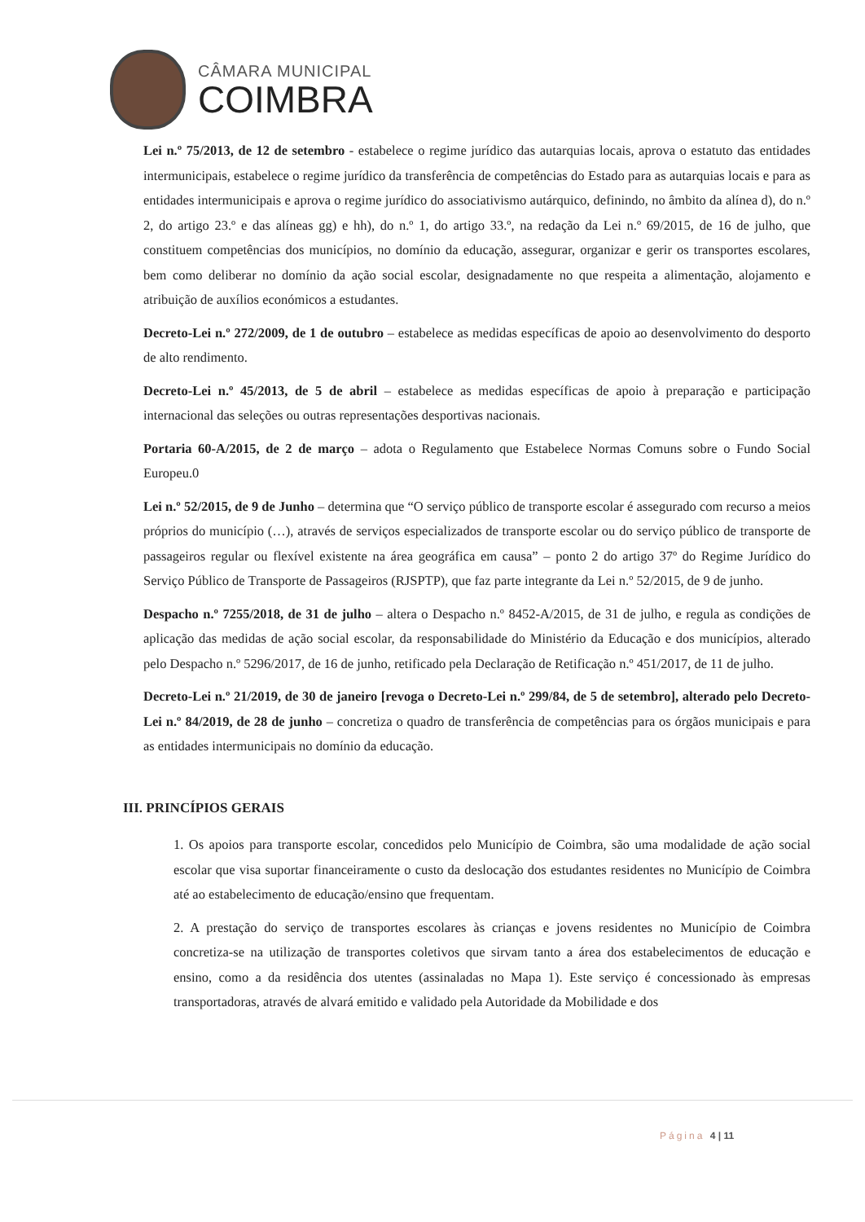CÂMARA MUNICIPAL
COIMBRA
Lei n.º 75/2013, de 12 de setembro - estabelece o regime jurídico das autarquias locais, aprova o estatuto das entidades intermunicipais, estabelece o regime jurídico da transferência de competências do Estado para as autarquias locais e para as entidades intermunicipais e aprova o regime jurídico do associativismo autárquico, definindo, no âmbito da alínea d), do n.º 2, do artigo 23.º e das alíneas gg) e hh), do n.º 1, do artigo 33.º, na redação da Lei n.º 69/2015, de 16 de julho, que constituem competências dos municípios, no domínio da educação, assegurar, organizar e gerir os transportes escolares, bem como deliberar no domínio da ação social escolar, designadamente no que respeita a alimentação, alojamento e atribuição de auxílios económicos a estudantes.
Decreto-Lei n.º 272/2009, de 1 de outubro – estabelece as medidas específicas de apoio ao desenvolvimento do desporto de alto rendimento.
Decreto-Lei n.º 45/2013, de 5 de abril – estabelece as medidas específicas de apoio à preparação e participação internacional das seleções ou outras representações desportivas nacionais.
Portaria 60-A/2015, de 2 de março – adota o Regulamento que Estabelece Normas Comuns sobre o Fundo Social Europeu.0
Lei n.º 52/2015, de 9 de Junho – determina que “O serviço público de transporte escolar é assegurado com recurso a meios próprios do município (…), através de serviços especializados de transporte escolar ou do serviço público de transporte de passageiros regular ou flexível existente na área geográfica em causa” – ponto 2 do artigo 37º do Regime Jurídico do Serviço Público de Transporte de Passageiros (RJSPTP), que faz parte integrante da Lei n.º 52/2015, de 9 de junho.
Despacho n.º 7255/2018, de 31 de julho – altera o Despacho n.º 8452-A/2015, de 31 de julho, e regula as condições de aplicação das medidas de ação social escolar, da responsabilidade do Ministério da Educação e dos municípios, alterado pelo Despacho n.º 5296/2017, de 16 de junho, retificado pela Declaração de Retificação n.º 451/2017, de 11 de julho.
Decreto-Lei n.º 21/2019, de 30 de janeiro [revoga o Decreto-Lei n.º 299/84, de 5 de setembro], alterado pelo Decreto-Lei n.º 84/2019, de 28 de junho – concretiza o quadro de transferência de competências para os órgãos municipais e para as entidades intermunicipais no domínio da educação.
III. PRINCÍPIOS GERAIS
1. Os apoios para transporte escolar, concedidos pelo Município de Coimbra, são uma modalidade de ação social escolar que visa suportar financeiramente o custo da deslocação dos estudantes residentes no Município de Coimbra até ao estabelecimento de educação/ensino que frequentam.
2. A prestação do serviço de transportes escolares às crianças e jovens residentes no Município de Coimbra concretiza-se na utilização de transportes coletivos que sirvam tanto a área dos estabelecimentos de educação e ensino, como a da residência dos utentes (assinaladas no Mapa 1). Este serviço é concessionado às empresas transportadoras, através de alvará emitido e validado pela Autoridade da Mobilidade e dos
Página 4 | 11